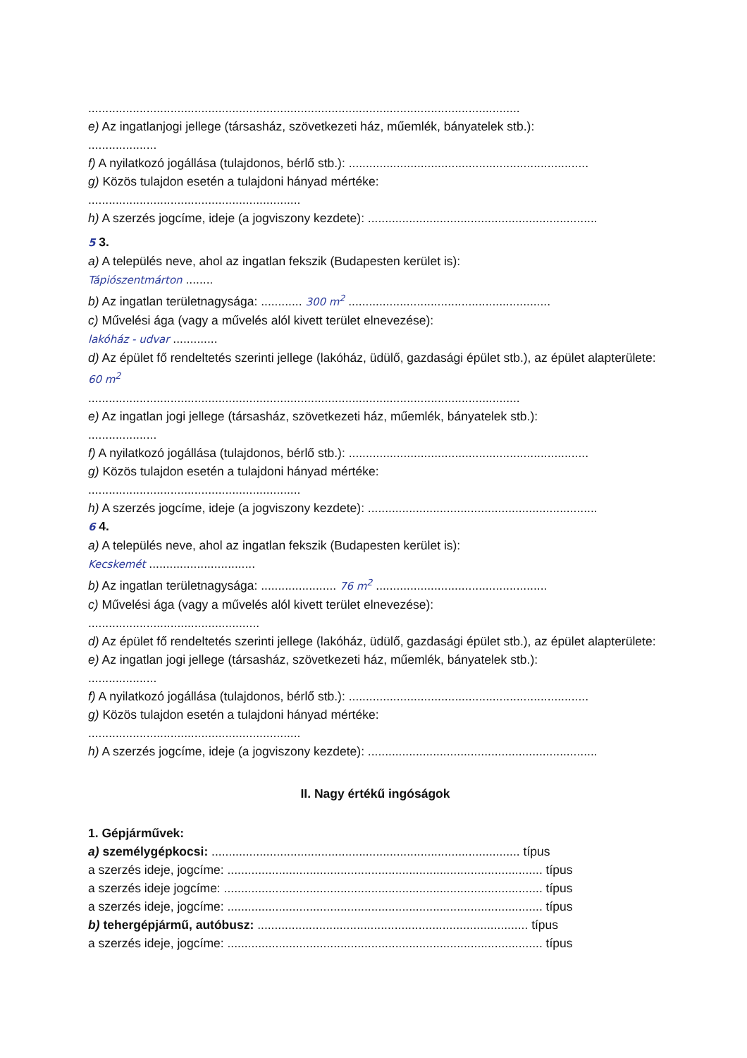..............................................................................................................................
e) Az ingatlanjogi jellege (társasház, szövetkezeti ház, műemlék, bányatelek stb.):
....................
f) A nyilatkozó jogállása (tulajdonos, bérlő stb.): ......................................................................
g) Közös tulajdon esetén a tulajdoni hányad mértéke:
..............................................................
h) A szerzés jogcíme, ideje (a jogviszony kezdete): ...................................................................
5 3.
a) A település neve, ahol az ingatlan fekszik (Budapesten kerület is):
Tápiószentmárton ........
b) Az ingatlan területnagysága: ............ 300 m<sup>2</sup> ...........................................................
c) Művelési ága (vagy a művelés alól kivett terület elnevezése):
lakóház - udvar .............
d) Az épület fő rendeltetés szerinti jellege (lakóház, üdülő, gazdasági épület stb.), az épület alapterülete: 60 m<sup>2</sup>
..............................................................................................................................
e) Az ingatlan jogi jellege (társasház, szövetkezeti ház, műemlék, bányatelek stb.):
....................
f) A nyilatkozó jogállása (tulajdonos, bérlő stb.): ......................................................................
g) Közös tulajdon esetén a tulajdoni hányad mértéke:
..............................................................
h) A szerzés jogcíme, ideje (a jogviszony kezdete): ...................................................................
6 4.
a) A település neve, ahol az ingatlan fekszik (Budapesten kerület is):
Kecskemét ...............................
b) Az ingatlan területnagysága: ...................... 76 m<sup>2</sup> ..................................................
c) Művelési ága (vagy a művelés alól kivett terület elnevezése):
..................................................
d) Az épület fő rendeltetés szerinti jellege (lakóház, üdülő, gazdasági épület stb.), az épület alapterülete:
e) Az ingatlan jogi jellege (társasház, szövetkezeti ház, műemlék, bányatelek stb.):
....................
f) A nyilatkozó jogállása (tulajdonos, bérlő stb.): ......................................................................
g) Közös tulajdon esetén a tulajdoni hányad mértéke:
..............................................................
h) A szerzés jogcíme, ideje (a jogviszony kezdete): ...................................................................
II. Nagy értékű ingóságok
1. Gépjárművek:
a) személygépkocsi: .......................................................................................... típus
a szerzés ideje, jogcíme: ............................................................................................ típus
a szerzés ideje jogcíme: ............................................................................................. típus
a szerzés ideje, jogcíme: ............................................................................................ típus
b) tehergépjármű, autóbusz: ............................................................................... típus
a szerzés ideje, jogcíme: ............................................................................................ típus